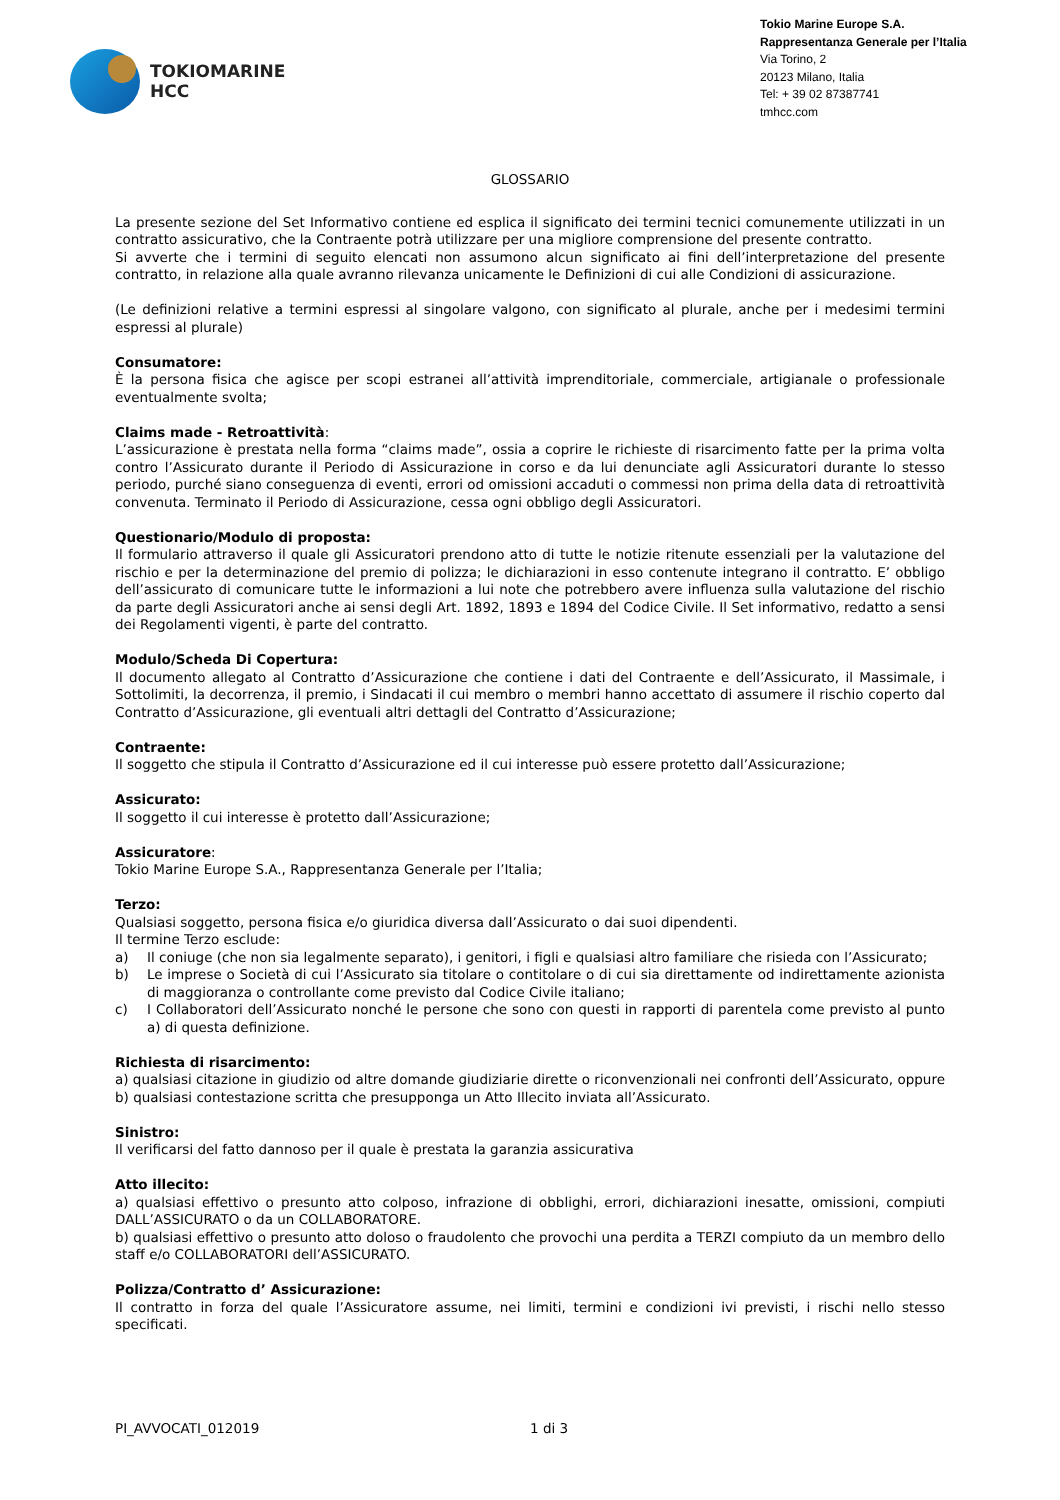TOKIOMARINE
HCC
Tokio Marine Europe S.A.
Rappresentanza Generale per l’Italia
Via Torino, 2
20123 Milano, Italia
Tel: + 39 02 87387741
tmhcc.com
GLOSSARIO
La presente sezione del Set Informativo contiene ed esplica il significato dei termini tecnici comunemente utilizzati in un contratto assicurativo, che la Contraente potrà utilizzare per una migliore comprensione del presente contratto.
Si avverte che i termini di seguito elencati non assumono alcun significato ai fini dell’interpretazione del presente contratto, in relazione alla quale avranno rilevanza unicamente le Definizioni di cui alle Condizioni di assicurazione.
(Le definizioni relative a termini espressi al singolare valgono, con significato al plurale, anche per i medesimi termini espressi al plurale)
Consumatore:
È la persona fisica che agisce per scopi estranei all’attività imprenditoriale, commerciale, artigianale o professionale eventualmente svolta;
Claims made - Retroattività:
L’assicurazione è prestata nella forma “claims made”, ossia a coprire le richieste di risarcimento fatte per la prima volta contro l’Assicurato durante il Periodo di Assicurazione in corso e da lui denunciate agli Assicuratori durante lo stesso periodo, purché siano conseguenza di eventi, errori od omissioni accaduti o commessi non prima della data di retroattività convenuta. Terminato il Periodo di Assicurazione, cessa ogni obbligo degli Assicuratori.
Questionario/Modulo di proposta:
Il formulario attraverso il quale gli Assicuratori prendono atto di tutte le notizie ritenute essenziali per la valutazione del rischio e per la determinazione del premio di polizza; le dichiarazioni in esso contenute integrano il contratto. E’ obbligo dell’assicurato di comunicare tutte le informazioni a lui note che potrebbero avere influenza sulla valutazione del rischio da parte degli Assicuratori anche ai sensi degli Art. 1892, 1893 e 1894 del Codice Civile. Il Set informativo, redatto a sensi dei Regolamenti vigenti, è parte del contratto.
Modulo/Scheda Di Copertura:
Il documento allegato al Contratto d’Assicurazione che contiene i dati del Contraente e dell’Assicurato, il Massimale, i Sottolimiti, la decorrenza, il premio, i Sindacati il cui membro o membri hanno accettato di assumere il rischio coperto dal Contratto d’Assicurazione, gli eventuali altri dettagli del Contratto d’Assicurazione;
Contraente:
Il soggetto che stipula il Contratto d’Assicurazione ed il cui interesse può essere protetto dall’Assicurazione;
Assicurato:
Il soggetto il cui interesse è protetto dall’Assicurazione;
Assicuratore:
Tokio Marine Europe S.A., Rappresentanza Generale per l’Italia;
Terzo:
Qualsiasi soggetto, persona fisica e/o giuridica diversa dall’Assicurato o dai suoi dipendenti.
Il termine Terzo esclude:
a) Il coniuge (che non sia legalmente separato), i genitori, i figli e qualsiasi altro familiare che risieda con l’Assicurato;
b) Le imprese o Società di cui l’Assicurato sia titolare o contitolare o di cui sia direttamente od indirettamente azionista di maggioranza o controllante come previsto dal Codice Civile italiano;
c) I Collaboratori dell’Assicurato nonché le persone che sono con questi in rapporti di parentela come previsto al punto a) di questa definizione.
Richiesta di risarcimento:
a) qualsiasi citazione in giudizio od altre domande giudiziarie dirette o riconvenzionali nei confronti dell’Assicurato, oppure
b) qualsiasi contestazione scritta che presupponga un Atto Illecito inviata all’Assicurato.
Sinistro:
Il verificarsi del fatto dannoso per il quale è prestata la garanzia assicurativa
Atto illecito:
a) qualsiasi effettivo o presunto atto colposo, infrazione di obblighi, errori, dichiarazioni inesatte, omissioni, compiuti DALL’ASSICURATO o da un COLLABORATORE.
b) qualsiasi effettivo o presunto atto doloso o fraudolento che provochi una perdita a TERZI compiuto da un membro dello staff e/o COLLABORATORI dell’ASSICURATO.
Polizza/Contratto d’ Assicurazione:
Il contratto in forza del quale l’Assicuratore assume, nei limiti, termini e condizioni ivi previsti, i rischi nello stesso specificati.
PI_AVVOCATI_012019 1 di 3